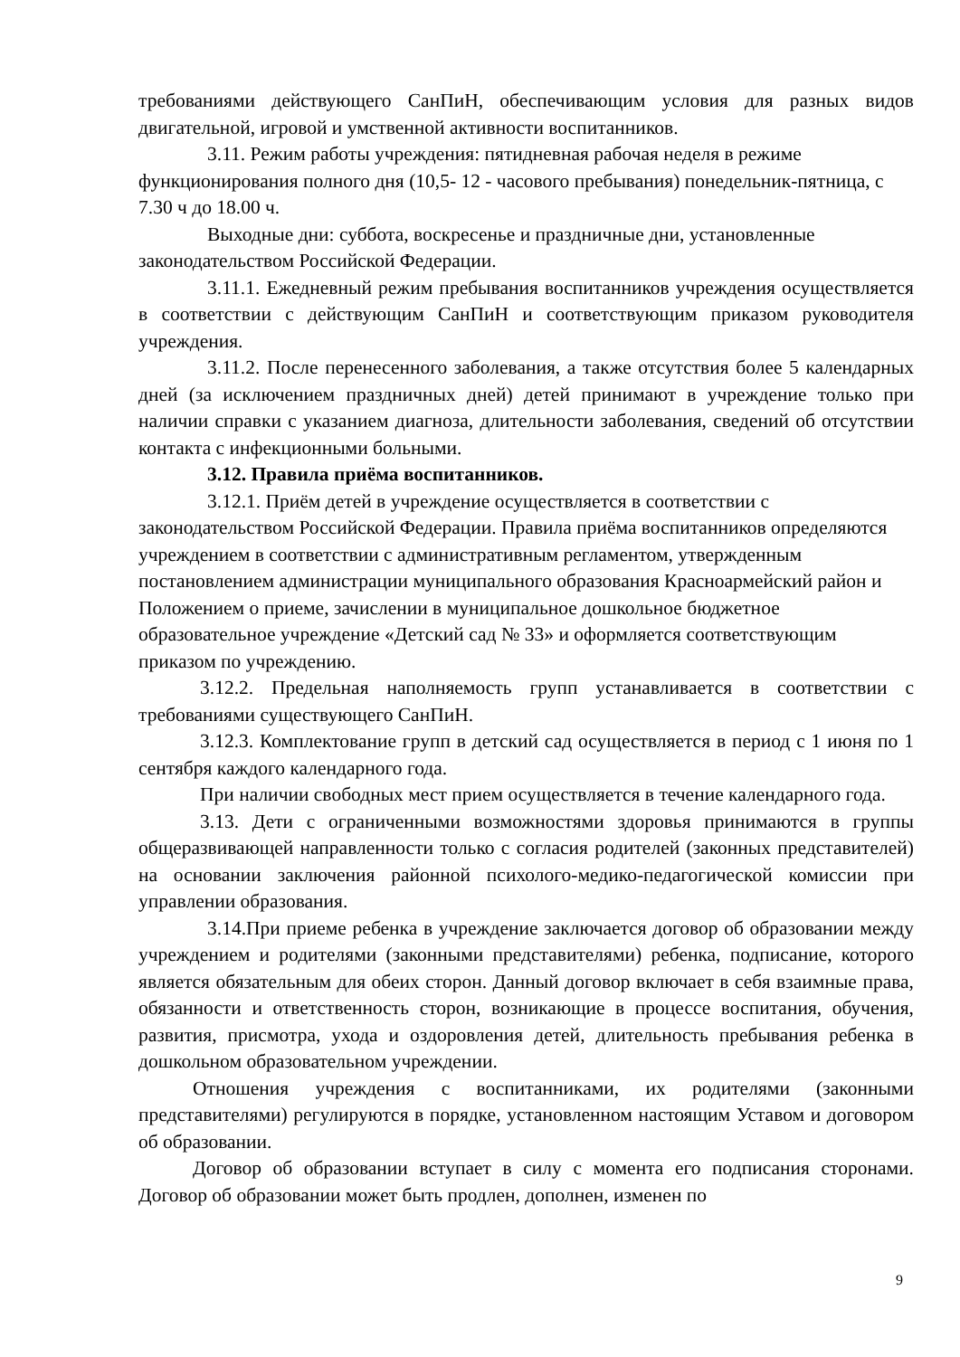требованиями действующего СанПиН, обеспечивающим условия для разных видов двигательной, игровой и умственной активности воспитанников.
3.11. Режим работы учреждения: пятидневная рабочая неделя в режиме функционирования полного дня (10,5- 12 - часового пребывания) понедельник-пятница, с 7.30 ч до 18.00 ч.
Выходные дни: суббота, воскресенье и праздничные дни, установленные законодательством Российской Федерации.
3.11.1. Ежедневный режим пребывания воспитанников учреждения осуществляется в соответствии с действующим СанПиН и соответствующим приказом руководителя учреждения.
3.11.2. После перенесенного заболевания, а также отсутствия более 5 календарных дней (за исключением праздничных дней) детей принимают в учреждение только при наличии справки с указанием диагноза, длительности заболевания, сведений об отсутствии контакта с инфекционными больными.
3.12. Правила приёма воспитанников.
3.12.1. Приём детей в учреждение осуществляется в соответствии с законодательством Российской Федерации. Правила приёма воспитанников определяются учреждением в соответствии с административным регламентом, утвержденным постановлением администрации муниципального образования Красноармейский район и Положением о приеме, зачислении в муниципальное дошкольное бюджетное образовательное учреждение «Детский сад № 33» и оформляется соответствующим приказом по учреждению.
3.12.2. Предельная наполняемость групп устанавливается в соответствии с требованиями существующего СанПиН.
3.12.3. Комплектование групп в детский сад осуществляется в период с 1 июня по 1 сентября каждого календарного года.
При наличии свободных мест прием осуществляется в течение календарного года.
3.13. Дети с ограниченными возможностями здоровья принимаются в группы общеразвивающей направленности только с согласия родителей (законных представителей) на основании заключения районной психолого-медико-педагогической комиссии при управлении образования.
3.14.При приеме ребенка в учреждение заключается договор об образовании между учреждением и родителями (законными представителями) ребенка, подписание, которого является обязательным для обеих сторон. Данный договор включает в себя взаимные права, обязанности и ответственность сторон, возникающие в процессе воспитания, обучения, развития, присмотра, ухода и оздоровления детей, длительность пребывания ребенка в дошкольном образовательном учреждении.
Отношения учреждения с воспитанниками, их родителями (законными представителями) регулируются в порядке, установленном настоящим Уставом и договором об образовании.
Договор об образовании вступает в силу с момента его подписания сторонами. Договор об образовании может быть продлен, дополнен, изменен по
9